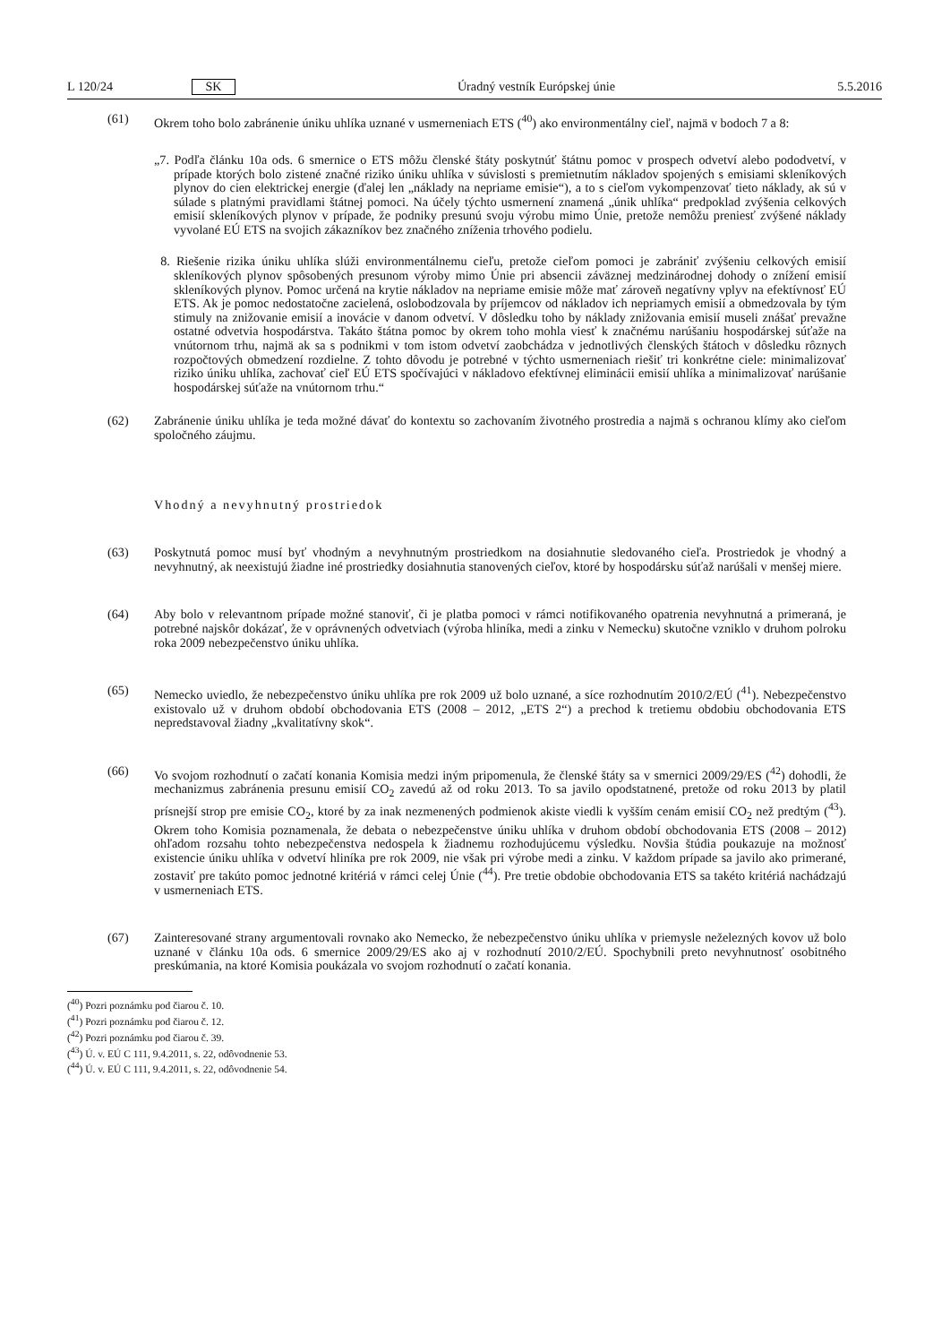L 120/24 SK Úradný vestník Európskej únie 5.5.2016
(61) Okrem toho bolo zabránenie úniku uhlíka uznané v usmerneniach ETS (<sup>40</sup>) ako environmentálny cieľ, najmä v bodoch 7 a 8:
„7. Podľa článku 10a ods. 6 smernice o ETS môžu členské štáty poskytnúť štátnu pomoc v prospech odvetví alebo pododvetví, v prípade ktorých bolo zistené značné riziko úniku uhlíka v súvislosti s premietnutím nákladov spojených s emisiami skleníkových plynov do cien elektrickej energie (ďalej len „náklady na nepriame emisie“), a to s cieľom vykompenzovať tieto náklady, ak sú v súlade s platnými pravidlami štátnej pomoci. Na účely týchto usmernení znamená „únik uhlíka“ predpoklad zvýšenia celkových emisií skleníkových plynov v prípade, že podniky presunú svoju výrobu mimo Únie, pretože nemôžu preniesť zvýšené náklady vyvolané EÚ ETS na svojich zákazníkov bez značného zníženia trhového podielu.
8. Riešenie rizika úniku uhlíka slúži environmentálnemu cieľu, pretože cieľom pomoci je zabrániť zvýšeniu celkových emisií skleníkových plynov spôsobených presunom výroby mimo Únie pri absencii záväznej medzinárodnej dohody o znížení emisií skleníkových plynov. Pomoc určená na krytie nákladov na nepriame emisie môže mať zároveň negatívny vplyv na efektívnosť EÚ ETS. Ak je pomoc nedostatočne zacielená, oslobodzovala by príjemcov od nákladov ich nepriamych emisií a obmedzovala by tým stimuly na znižovanie emisií a inovácie v danom odvetví. V dôsledku toho by náklady znižovania emisií museli znášať prevažne ostatné odvetvia hospodárstva. Takáto štátna pomoc by okrem toho mohla viesť k značnému narúšaniu hospodárskej súťaže na vnútornom trhu, najmä ak sa s podnikmi v tom istom odvetví zaobchádza v jednotlivých členských štátoch v dôsledku rôznych rozpočtových obmedzení rozdielne. Z tohto dôvodu je potrebné v týchto usmerneniach riešiť tri konkrétne ciele: minimalizovať riziko úniku uhlíka, zachovať cieľ EÚ ETS spočívajúci v nákladovo efektívnej eliminácii emisií uhlíka a minimalizovať narúšanie hospodárskej súťaže na vnútornom trhu.“
(62) Zabránenie úniku uhlíka je teda možné dávať do kontextu so zachovaním životného prostredia a najmä s ochranou klímy ako cieľom spoločného záujmu.
Vhodný a nevyhnutný prostriedok
(63) Poskytnutá pomoc musí byť vhodným a nevyhnutným prostriedkom na dosiahnutie sledovaného cieľa. Prostriedok je vhodný a nevyhnutný, ak neexistujú žiadne iné prostriedky dosiahnutia stanovených cieľov, ktoré by hospodársku súťaž narúšali v menšej miere.
(64) Aby bolo v relevantnom prípade možné stanoviť, či je platba pomoci v rámci notifikovaného opatrenia nevyhnutná a primeraná, je potrebné najskôr dokázať, že v oprávnených odvetviach (výroba hliníka, medi a zinku v Nemecku) skutočne vzniklo v druhom polroku roka 2009 nebezpečenstvo úniku uhlíka.
(65) Nemecko uviedlo, že nebezpečenstvo úniku uhlíka pre rok 2009 už bolo uznané, a síce rozhodnutím 2010/2/EÚ (<sup>41</sup>). Nebezpečenstvo existovalo už v druhom období obchodovania ETS (2008 – 2012, „ETS 2“) a prechod k tretiemu obdobiu obchodovania ETS nepredstavoval žiadny „kvalitatívny skok“.
(66) Vo svojom rozhodnutí o začatí konania Komisia medzi iným pripomenula, že členské štáty sa v smernici 2009/29/ES (<sup>42</sup>) dohodli, že mechanizmus zabránenia presunu emisií CO<sub>2</sub> zavedú až od roku 2013. To sa javilo opodstatnené, pretože od roku 2013 by platil prísnejší strop pre emisie CO<sub>2</sub>, ktoré by za inak nezmenených podmienok akiste viedli k vyšším cenám emisií CO<sub>2</sub> než predtým (<sup>43</sup>). Okrem toho Komisia poznamenala, že debata o nebezpečenstve úniku uhlíka v druhom období obchodovania ETS (2008 – 2012) ohľadom rozsahu tohto nebezpečenstva nedospela k žiadnemu rozhodujúcemu výsledku. Novšia štúdia poukazuje na možnosť existencie úniku uhlíka v odvetví hliníka pre rok 2009, nie však pri výrobe medi a zinku. V každom prípade sa javilo ako primerané, zostaviť pre takúto pomoc jednotné kritériá v rámci celej Únie (<sup>44</sup>). Pre tretie obdobie obchodovania ETS sa takéto kritériá nachádzajú v usmerneniach ETS.
(67) Zainteresované strany argumentovali rovnako ako Nemecko, že nebezpečenstvo úniku uhlíka v priemysle neželezných kovov už bolo uznané v článku 10a ods. 6 smernice 2009/29/ES ako aj v rozhodnutí 2010/2/EÚ. Spochybnili preto nevyhnutnosť osobitného preskúmania, na ktoré Komisia poukázala vo svojom rozhodnutí o začatí konania.
(<sup>40</sup>) Pozri poznámku pod čiarou č. 10.
(<sup>41</sup>) Pozri poznámku pod čiarou č. 12.
(<sup>42</sup>) Pozri poznámku pod čiarou č. 39.
(<sup>43</sup>) Ú. v. EÚ C 111, 9.4.2011, s. 22, odôvodnenie 53.
(<sup>44</sup>) Ú. v. EÚ C 111, 9.4.2011, s. 22, odôvodnenie 54.